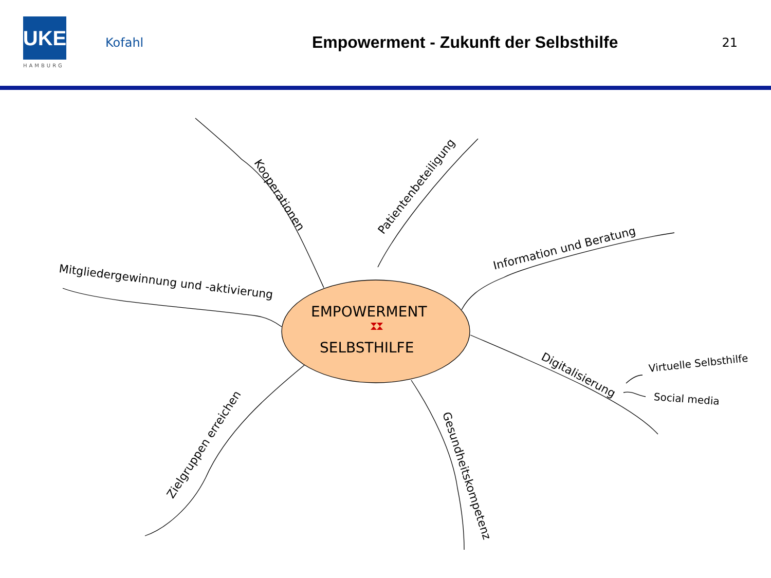UKE
HAMBURG
Kofahl
Empowerment - Zukunft der Selbsthilfe
21
EMPOWERMENT
SELBSTHILFE
Kooperationen
Patientenbeteiligung
Information und Beratung
Mitgliedergewinnung und -aktivierung
Digitalisierung
Virtuelle Selbsthilfe
Social media
Zielgruppen erreichen
Gesundheitskompetenz